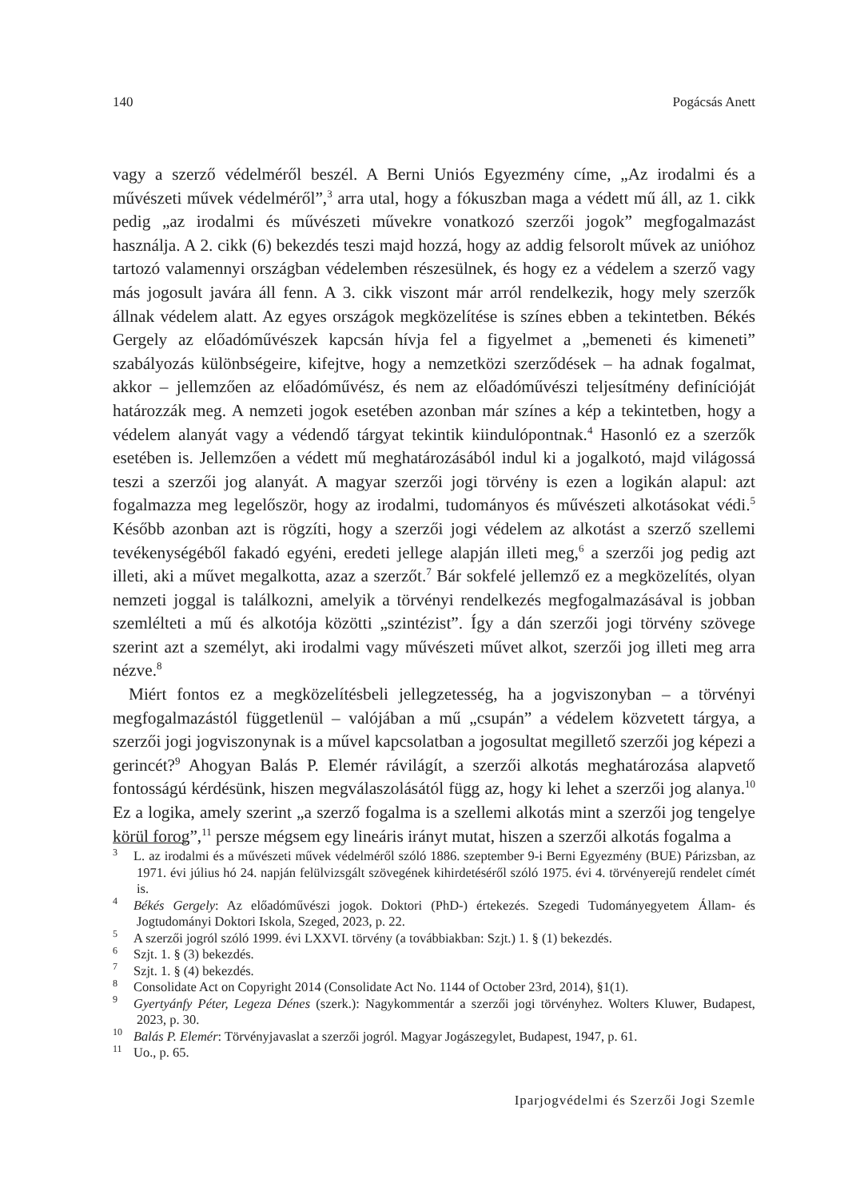140 Pogácsás Anett
vagy a szerző védelméről beszél. A Berni Uniós Egyezmény címe, „Az irodalmi és a művészeti művek védelméről”,<sup>3</sup> arra utal, hogy a fókuszban maga a védett mű áll, az 1. cikk pedig „az irodalmi és művészeti művekre vonatkozó szerzői jogok” megfogalmazást használja. A 2. cikk (6) bekezdés teszi majd hozzá, hogy az addig felsorolt művek az unióhoz tartozó valamennyi országban védelemben részesülnek, és hogy ez a védelem a szerző vagy más jogosult javára áll fenn. A 3. cikk viszont már arról rendelkezik, hogy mely szerzők állnak védelem alatt. Az egyes országok megközelítése is színes ebben a tekintetben. Békés Gergely az előadóművészek kapcsán hívja fel a figyelmet a „bemeneti és kimeneti” szabályozás különbségeire, kifejtve, hogy a nemzetközi szerződések – ha adnak fogalmat, akkor – jellemzően az előadóművész, és nem az előadóművészi teljesítmény definícióját határozzák meg. A nemzeti jogok esetében azonban már színes a kép a tekintetben, hogy a védelem alanyát vagy a védendő tárgyat tekintik kiindulópontnak.<sup>4</sup> Hasonló ez a szerzők esetében is. Jellemzően a védett mű meghatározásából indul ki a jogalkotó, majd világossá teszi a szerzői jog alanyát. A magyar szerzői jogi törvény is ezen a logikán alapul: azt fogalmazza meg legelőször, hogy az irodalmi, tudományos és művészeti alkotásokat védi.<sup>5</sup> Később azonban azt is rögzíti, hogy a szerzői jogi védelem az alkotást a szerző szellemi tevékenységéből fakadó egyéni, eredeti jellege alapján illeti meg,<sup>6</sup> a szerzői jog pedig azt illeti, aki a művet megalkotta, azaz a szerzőt.<sup>7</sup> Bár sokfelé jellemző ez a megközelítés, olyan nemzeti joggal is találkozni, amelyik a törvényi rendelkezés megfogalmazásával is jobban szemlélteti a mű és alkotója közötti „szintézist”. Így a dán szerzői jogi törvény szövege szerint azt a személyt, aki irodalmi vagy művészeti művet alkot, szerzői jog illeti meg arra nézve.<sup>8</sup>
Miért fontos ez a megközelítésbeli jellegzetesség, ha a jogviszonyban – a törvényi megfogalmazástól függetlenül – valójában a mű „csupán” a védelem közvetett tárgya, a szerzői jogi jogviszonynak is a művel kapcsolatban a jogosultat megillető szerzői jog képezi a gerincét?<sup>9</sup> Ahogyan Balás P. Elemér rávilágít, a szerzői alkotás meghatározása alapvető fontosságú kérdésünk, hiszen megválaszolásától függ az, hogy ki lehet a szerzői jog alanya.<sup>10</sup> Ez a logika, amely szerint „a szerző fogalma is a szellemi alkotás mint a szerzői jog tengelye körül forog”,<sup>11</sup> persze mégsem egy lineáris irányt mutat, hiszen a szerzői alkotás fogalma a
<sup>3</sup> L. az irodalmi és a művészeti művek védelméről szóló 1886. szeptember 9-i Berni Egyezmény (BUE) Párizsban, az 1971. évi július hó 24. napján felülvizsgált szövegének kihirdetéséről szóló 1975. évi 4. törvényerejű rendelet címét is.
<sup>4</sup> Békés Gergely: Az előadóművészi jogok. Doktori (PhD-) értekezés. Szegedi Tudományegyetem Állam- és Jogtudományi Doktori Iskola, Szeged, 2023, p. 22.
<sup>5</sup> A szerzői jogról szóló 1999. évi LXXVI. törvény (a továbbiakban: Szjt.) 1. § (1) bekezdés.
<sup>6</sup> Szjt. 1. § (3) bekezdés.
<sup>7</sup> Szjt. 1. § (4) bekezdés.
<sup>8</sup> Consolidate Act on Copyright 2014 (Consolidate Act No. 1144 of October 23rd, 2014), §1(1).
<sup>9</sup> Gyertyánfy Péter, Legeza Dénes (szerk.): Nagykommentár a szerzői jogi törvényhez. Wolters Kluwer, Budapest, 2023, p. 30.
<sup>10</sup> Balás P. Elemér: Törvényjavaslat a szerzői jogról. Magyar Jogászegylet, Budapest, 1947, p. 61.
<sup>11</sup> Uo., p. 65.
Iparjogvédelmi és Szerzői Jogi Szemle